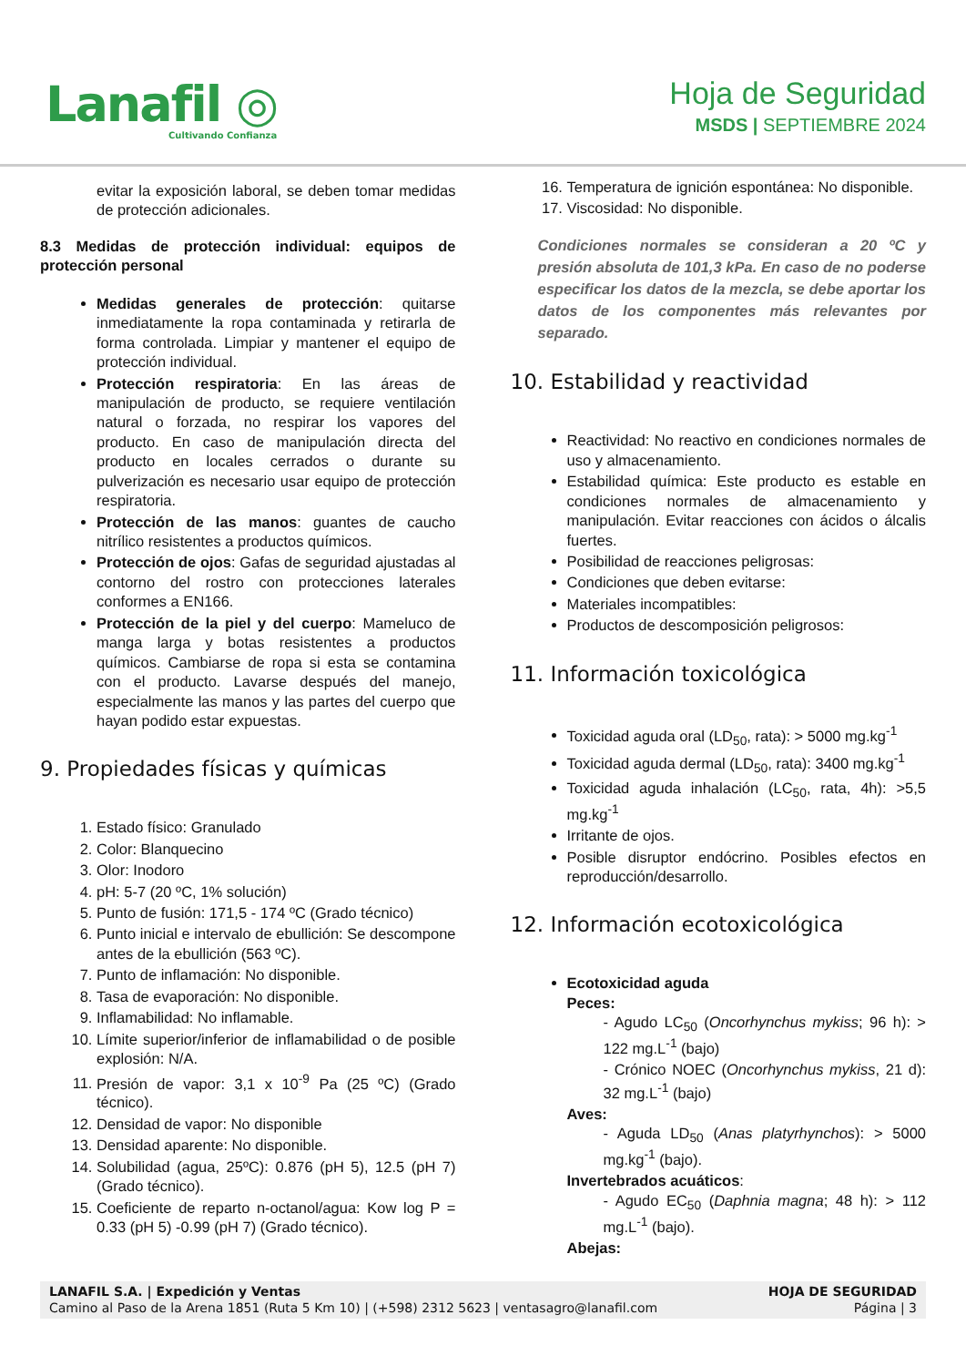Lanafil ◎
Cultivando Confianza
Hoja de Seguridad
MSDS | SEPTIEMBRE 2024
evitar la exposición laboral, se deben tomar medidas de protección adicionales.
8.3 Medidas de protección individual: equipos de protección personal
Medidas generales de protección: quitarse inmediatamente la ropa contaminada y retirarla de forma controlada. Limpiar y mantener el equipo de protección individual.
Protección respiratoria: En las áreas de manipulación de producto, se requiere ventilación natural o forzada, no respirar los vapores del producto. En caso de manipulación directa del producto en locales cerrados o durante su pulverización es necesario usar equipo de protección respiratoria.
Protección de las manos: guantes de caucho nitrílico resistentes a productos químicos.
Protección de ojos: Gafas de seguridad ajustadas al contorno del rostro con protecciones laterales conformes a EN166.
Protección de la piel y del cuerpo: Mameluco de manga larga y botas resistentes a productos químicos. Cambiarse de ropa si esta se contamina con el producto. Lavarse después del manejo, especialmente las manos y las partes del cuerpo que hayan podido estar expuestas.
9. Propiedades físicas y químicas
1. Estado físico: Granulado
2. Color: Blanquecino
3. Olor: Inodoro
4. pH: 5-7 (20 ºC, 1% solución)
5. Punto de fusión: 171,5 - 174 ºC (Grado técnico)
6. Punto inicial e intervalo de ebullición: Se descompone antes de la ebullición (563 ºC).
7. Punto de inflamación: No disponible.
8. Tasa de evaporación: No disponible.
9. Inflamabilidad: No inflamable.
10. Límite superior/inferior de inflamabilidad o de posible explosión: N/A.
11. Presión de vapor: 3,1 x 10<sup>-9</sup> Pa (25 ºC) (Grado técnico).
12. Densidad de vapor: No disponible
13. Densidad aparente: No disponible.
14. Solubilidad (agua, 25ºC): 0.876 (pH 5), 12.5 (pH 7) (Grado técnico).
15. Coeficiente de reparto n-octanol/agua: Kow log P = 0.33 (pH 5) -0.99 (pH 7) (Grado técnico).
16. Temperatura de ignición espontánea: No disponible.
17. Viscosidad: No disponible.
Condiciones normales se consideran a 20 ºC y presión absoluta de 101,3 kPa. En caso de no poderse especificar los datos de la mezcla, se debe aportar los datos de los componentes más relevantes por separado.
10. Estabilidad y reactividad
Reactividad: No reactivo en condiciones normales de uso y almacenamiento.
Estabilidad química: Este producto es estable en condiciones normales de almacenamiento y manipulación. Evitar reacciones con ácidos o álcalis fuertes.
Posibilidad de reacciones peligrosas:
Condiciones que deben evitarse:
Materiales incompatibles:
Productos de descomposición peligrosos:
11. Información toxicológica
Toxicidad aguda oral (LD<sub>50</sub>, rata): > 5000 mg.kg<sup>-1</sup>
Toxicidad aguda dermal (LD<sub>50</sub>, rata): 3400 mg.kg<sup>-1</sup>
Toxicidad aguda inhalación (LC<sub>50</sub>, rata, 4h): >5,5 mg.kg<sup>-1</sup>
Irritante de ojos.
Posible disruptor endócrino. Posibles efectos en reproducción/desarrollo.
12. Información ecotoxicológica
Ecotoxicidad aguda
Peces:
- Agudo LC<sub>50</sub> (Oncorhynchus mykiss; 96 h): > 122 mg.L<sup>-1</sup> (bajo)
- Crónico NOEC (Oncorhynchus mykiss, 21 d): 32 mg.L<sup>-1</sup> (bajo)
Aves:
- Aguda LD<sub>50</sub> (Anas platyrhynchos): > 5000 mg.kg<sup>-1</sup> (bajo).
Invertebrados acuáticos:
- Agudo EC<sub>50</sub> (Daphnia magna; 48 h): > 112 mg.L<sup>-1</sup> (bajo).
Abejas:
LANAFIL S.A. | Expedición y Ventas
Camino al Paso de la Arena 1851 (Ruta 5 Km 10) | (+598) 2312 5623 | ventasagro@lanafil.com
HOJA DE SEGURIDAD
Página | 3